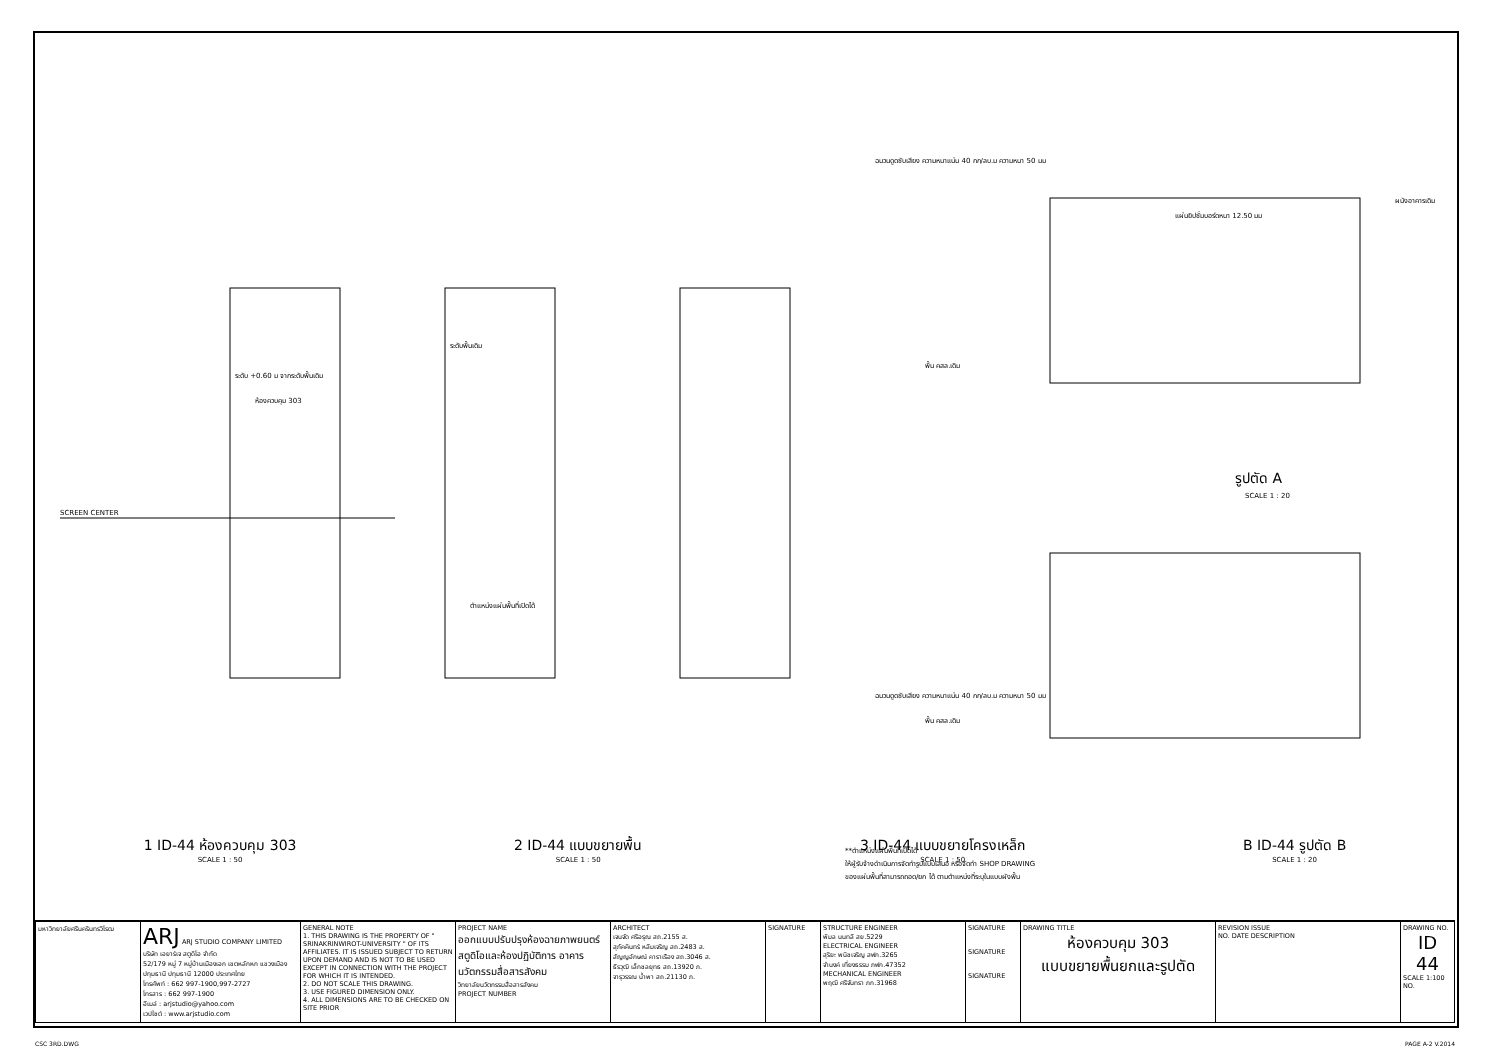SCREEN CENTER
ระดับ +0.60 ม จากระดับพื้นเดิม
ห้องควบคุม 303
ระดับพื้นเดิม
ตำแหน่งแผ่นพื้นที่เปิดได้
ฉนวนดูดซับเสียง ความหนาแน่น 40 กก/ลบ.ม ความหนา 50 มม
ผนังอาคารเดิม
แผ่นยิปซั่มบอร์ดหนา 12.50 มม
พื้น คสล.เดิม
ฉนวนดูดซับเสียง ความหนาแน่น 40 กก/ลบ.ม ความหนา 50 มม
พื้น คสล.เดิม
รูปตัด A
SCALE 1 : 20
**ตำแหน่งแผ่นพื้นที่เปิดได้
ให้ผู้รับจ้างดำเนินการจัดทำรูปแบบเสนอ หรือจัดทำ SHOP DRAWING
ของแผ่นพื้นที่สามารถถอด/ยก ได้ ตามตำแหน่งที่ระบุในแบบผังพื้น
1 ID-44 ห้องควบคุม 303
SCALE 1 : 50
2 ID-44 แบบขยายพื้น
SCALE 1 : 50
3 ID-44 แบบขยายโครงเหล็ก
SCALE 1 : 50
B ID-44 รูปตัด B
SCALE 1 : 20
| มหาวิทยาลัยศรีนครินทรวิโรฒ | ARJ ARJ STUDIO COMPANY LIMITED บริษัท เอยาร์เจ สตูดิโอ จำกัด 52/179 หมู่ 7 หมู่บ้านเมืองเอก เขตหลักหก แขวงเมืองปทุมธานี ปทุมธานี 12000 ประเทศไทย โทรศัพท์ : 662 997-1900,997-2727 โทรสาร : 662 997-1900 อีเมล์ : arjstudio@yahoo.com เวปไซต์ : www.arjstudio.com | GENERAL NOTE 1. THIS DRAWING IS THE PROPERTY OF " SRINAKRINWIROT-UNIVERSITY " OF ITS AFFILIATES. IT IS ISSUED SUBJECT TO RETURN UPON DEMAND AND IS NOT TO BE USED EXCEPT IN CONNECTION WITH THE PROJECT FOR WHICH IT IS INTENDED. 2. DO NOT SCALE THIS DRAWING. 3. USE FIGURED DIMENSION ONLY. 4. ALL DIMENSIONS ARE TO BE CHECKED ON SITE PRIOR | PROJECT NAME ออกแบบปรับปรุงห้องฉายภาพยนตร์ สตูดิโอและห้องปฏิบัติการ อาคารนวัตกรรมสื่อสารสังคม วิทยาลัยนวัตกรรมสื่อสารสังคม PROJECT NUMBER | ARCHITECT เจนจัด ศรีอรุณ สถ.2155 ส. สุภัคคินทร์ หลีมเจริญ สถ.2483 ส. สัญญอักษณ์ คาราเรือง สถ.3046 ส. ธีรวุฒิ เล็กชลยุทธ สถ.13920 ภ. จารุวรรณ น้ำพา สถ.21130 ภ. | SIGNATURE | STRUCTURE ENGINEER พิมล นนทลี สย.5229 ELECTRICAL ENGINEER สุริยะ พนิชเจริญ สฟก.3265 จำนงค์ เที่ยงธรรม ภฟก.47352 MECHANICAL ENGINEER พฤฒิ ศรีจันทรา ภก.31968 | SIGNATURE SIGNATURE SIGNATURE | DRAWING TITLE ห้องควบคุม 303 แบบขยายพื้นยกและรูปตัด | REVISION ISSUE NO. DATE DESCRIPTION | DRAWING NO. ID 44 SCALE 1:100 NO. |
CSC 3RD.DWG PAGE A-2 V.2014